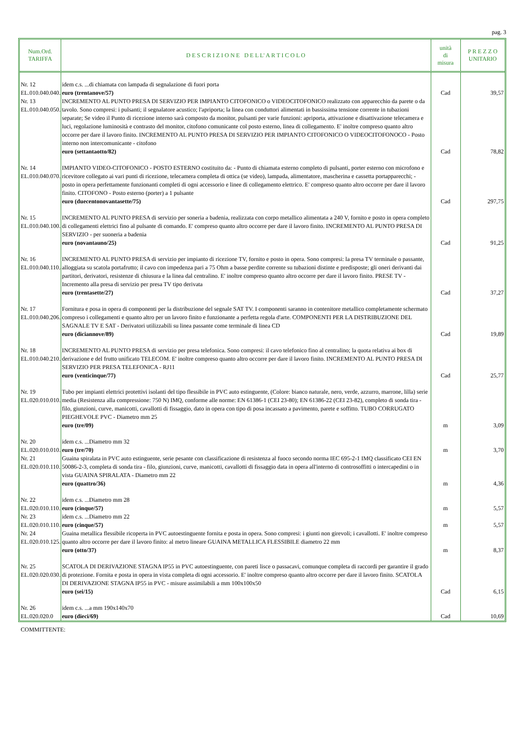pag. 3
| Num.Ord. TARIFFA | D E S C R I Z I O N E D E L L' A R T I C O L O | unità di misura | P R E Z Z O UNITARIO |
| --- | --- | --- | --- |
| Nr. 12 EL.010.040.040.d | idem c.s. ...di chiamata con lampada di segnalazione di fuori porta euro (trentanove/57) | Cad | 39,57 |
| Nr. 13 EL.010.040.050.a | INCREMENTO AL PUNTO PRESA DI SERVIZIO PER IMPIANTO CITOFONICO o VIDEOCITOFONICO realizzato con apparecchio da parete o da tavolo. Sono compresi: i pulsanti; il segnalatore acustico; l'apriporta; la linea con conduttori alimentati in bassissima tensione corrente in tubazioni separate; Se video il Punto di ricezione interno sarà composto da monitor, pulsanti per varie funzioni: apriporta, attivazione e disattivazione telecamera e luci, regolazione luminosità e contrasto del monitor, citofono comunicante col posto esterno, linea di collegamento. E' inoltre compreso quanto altro occorre per dare il lavoro finito. INCREMENTO AL PUNTO PRESA DI SERVIZIO PER IMPIANTO CITOFONICO O VIDEOCITOFONOCO - Posto interno non intercomunicante - citofono euro (settantaotto/82) | Cad | 78,82 |
| Nr. 14 EL.010.040.070.a | IMPIANTO VIDEO-CITOFONICO - POSTO ESTERNO costituito da: - Punto di chiamata esterno completo di pulsanti, porter esterno con microfono e ricevitore collegato ai vari punti di ricezione, telecamera completa di ottica (se video), lampada, alimentatore, mascherina e cassetta portapparecchi; - posto in opera perfettamente funzionanti completi di ogni accessorio e linee di collegamento elettrico. E' compreso quanto altro occorre per dare il lavoro finito. CITOFONO - Posto esterno (porter) a 1 pulsante euro (duecentonovantasette/75) | Cad | 297,75 |
| Nr. 15 EL.010.040.100.a | INCREMENTO AL PUNTO PRESA di servizio per soneria a badenia, realizzata con corpo metallico alimentata a 240 V, fornito e posto in opera completo di collegamenti elettrici fino al pulsante di comando. E' compreso quanto altro occorre per dare il lavoro finito. INCREMENTO AL PUNTO PRESA DI SERVIZIO - per suoneria a badenia euro (novantauno/25) | Cad | 91,25 |
| Nr. 16 EL.010.040.110.a | INCREMENTO AL PUNTO PRESA di servizio per impianto di ricezione TV, fornito e posto in opera. Sono compresi: la presa TV terminale o passante, alloggiata su scatola portafrutto; il cavo con impedenza pari a 75 Ohm a basse perdite corrente su tubazioni distinte e predisposte; gli oneri derivanti dai partitori, derivatori, resistenze di chiusura e la linea dal centralino. E' inoltre compreso quanto altro occorre per dare il lavoro finito. PRESE TV - Incremento alla presa di servizio per presa TV tipo derivata euro (trentasette/27) | Cad | 37,27 |
| Nr. 17 EL.010.040.206.a | Fornitura e posa in opera di componenti per la distribuzione del segnale SAT TV. I componenti saranno in contenitore metallico completamente schermato compreso i collegamenti e quanto altro per un lavoro finito e funzionante a perfetta regola d'arte. COMPONENTI PER LA DISTRIBUZIONE DEL SAGNALE TV E SAT - Derivatori utilizzabili su linea passante come terminale di linea CD euro (diciannove/89) | Cad | 19,89 |
| Nr. 18 EL.010.040.210.a | INCREMENTO AL PUNTO PRESA di servizio per presa telefonica. Sono compresi: il cavo telefonico fino al centralino; la quota relativa ai box di derivazione e del frutto unificato TELECOM. E' inoltre compreso quanto altro occorre per dare il lavoro finito. INCREMENTO AL PUNTO PRESA DI SERVIZIO PER PRESA TELEFONICA - RJ11 euro (venticinque/77) | Cad | 25,77 |
| Nr. 19 EL.020.010.010.c | Tubo per impianti elettrici protettivi isolanti del tipo flessibile in PVC auto estinguente, (Colore: bianco naturale, nero, verde, azzurro, marrone, lilla) serie media (Resistenza alla compressione: 750 N) IMQ, conforme alle norme: EN 61386-1 (CEI 23-80); EN 61386-22 (CEI 23-82), completo di sonda tira - filo, giunzioni, curve, manicotti, cavallotti di fissaggio, dato in opera con tipo di posa incassato a pavimento, parete e soffitto. TUBO CORRUGATO PIEGHEVOLE PVC - Diametro mm 25 euro (tre/09) | m | 3,09 |
| Nr. 20 EL.020.010.010.d | idem c.s. ...Diametro mm 32 euro (tre/70) | m | 3,70 |
| Nr. 21 EL.020.010.110.g | Guaina spiralata in PVC auto estinguente, serie pesante con classificazione di resistenza al fuoco secondo norma IEC 695-2-1 IMQ classificato CEI EN 50086-2-3, completa di sonda tira - filo, giunzioni, curve, manicotti, cavallotti di fissaggio data in opera all'interno di controsoffitti o intercapedini o in vista GUAINA SPIRALATA - Diametro mm 22 euro (quattro/36) | m | 4,36 |
| Nr. 22 EL.020.010.110.i | idem c.s. ...Diametro mm 28 euro (cinque/57) | m | 5,57 |
| Nr. 23 EL.020.010.110.i | idem c.s. ...Diametro mm 22 euro (cinque/57) | m | 5,57 |
| Nr. 24 EL.020.010.125.b | Guaina metallica flessibile ricoperta in PVC autoestinguente fornita e posta in opera. Sono compresi: i giunti non girevoli; i cavallotti. E' inoltre compreso quanto altro occorre per dare il lavoro finito: al metro lineare GUAINA METALLICA FLESSIBILE diametro 22 mm euro (otto/37) | m | 8,37 |
| Nr. 25 EL.020.020.030.a | SCATOLA DI DERIVAZIONE STAGNA IP55 in PVC autoestinguente, con pareti lisce o passacavi, comunque completa di raccordi per garantire il grado di protezione. Fornita e posta in opera in vista completa di ogni accessorio. E' inoltre compreso quanto altro occorre per dare il lavoro finito. SCATOLA DI DERIVAZIONE STAGNA IP55 in PVC - misure assimilabili a mm 100x100x50 euro (sei/15) | Cad | 6,15 |
| Nr. 26 EL.020.020.0 | idem c.s. ...a mm 190x140x70 euro (dieci/69) | Cad | 10,69 |
COMMITTENTE: